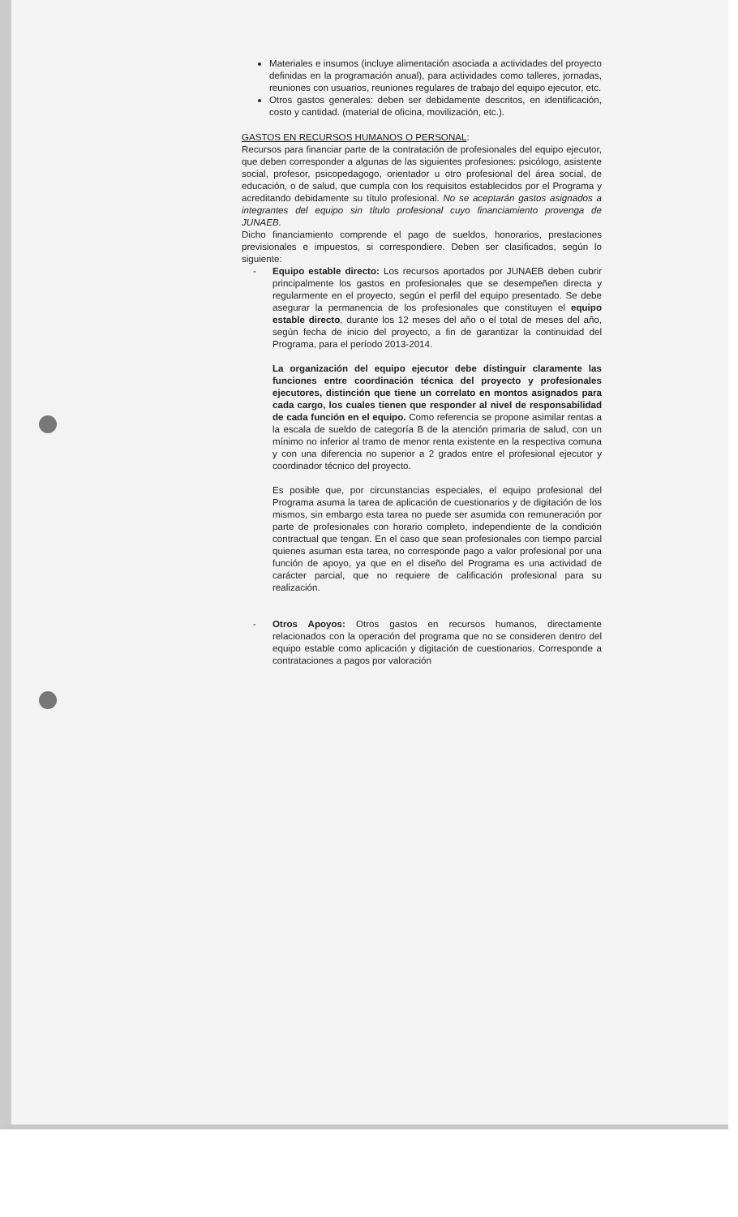Materiales e insumos (incluye alimentación asociada a actividades del proyecto definidas en la programación anual), para actividades como talleres, jornadas, reuniones con usuarios, reuniones regulares de trabajo del equipo ejecutor, etc.
Otros gastos generales: deben ser debidamente descritos, en identificación, costo y cantidad. (material de oficina, movilización, etc.).
GASTOS EN RECURSOS HUMANOS O PERSONAL:
Recursos para financiar parte de la contratación de profesionales del equipo ejecutor, que deben corresponder a algunas de las siguientes profesiones: psicólogo, asistente social, profesor, psicopedagogo, orientador u otro profesional del área social, de educación, o de salud, que cumpla con los requisitos establecidos por el Programa y acreditando debidamente su título profesional. No se aceptarán gastos asignados a integrantes del equipo sin título profesional cuyo financiamiento provenga de JUNAEB.
Dicho financiamiento comprende el pago de sueldos, honorarios, prestaciones previsionales e impuestos, si correspondiere. Deben ser clasificados, según lo siguiente:
- Equipo estable directo: Los recursos aportados por JUNAEB deben cubrir principalmente los gastos en profesionales que se desempeñen directa y regularmente en el proyecto, según el perfil del equipo presentado. Se debe asegurar la permanencia de los profesionales que constituyen el equipo estable directo, durante los 12 meses del año o el total de meses del año, según fecha de inicio del proyecto, a fin de garantizar la continuidad del Programa, para el período 2013-2014.
La organización del equipo ejecutor debe distinguir claramente las funciones entre coordinación técnica del proyecto y profesionales ejecutores, distinción que tiene un correlato en montos asignados para cada cargo, los cuales tienen que responder al nivel de responsabilidad de cada función en el equipo. Como referencia se propone asimilar rentas a la escala de sueldo de categoría B de la atención primaria de salud, con un mínimo no inferior al tramo de menor renta existente en la respectiva comuna y con una diferencia no superior a 2 grados entre el profesional ejecutor y coordinador técnico del proyecto.
Es posible que, por circunstancias especiales, el equipo profesional del Programa asuma la tarea de aplicación de cuestionarios y de digitación de los mismos, sin embargo esta tarea no puede ser asumida con remuneración por parte de profesionales con horario completo, independiente de la condición contractual que tengan. En el caso que sean profesionales con tiempo parcial quienes asuman esta tarea, no corresponde pago a valor profesional por una función de apoyo, ya que en el diseño del Programa es una actividad de carácter parcial, que no requiere de calificación profesional para su realización.
- Otros Apoyos: Otros gastos en recursos humanos, directamente relacionados con la operación del programa que no se consideren dentro del equipo estable como aplicación y digitación de cuestionarios. Corresponde a contrataciones a pagos por valoración